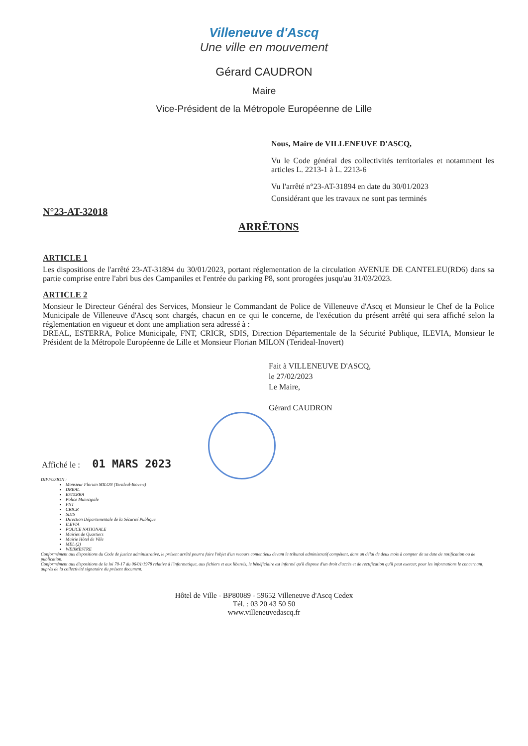Villeneuve d'Ascq
Une ville en mouvement
Gérard CAUDRON
Maire
Vice-Président de la Métropole Européenne de Lille
Nous, Maire de VILLENEUVE D'ASCQ,
Vu le Code général des collectivités territoriales et notamment les articles L. 2213-1 à L. 2213-6
Vu l'arrêté n°23-AT-31894 en date du 30/01/2023
Considérant que les travaux ne sont pas terminés
N°23-AT-32018
ARRÊTONS
ARTICLE 1
Les dispositions de l'arrêté 23-AT-31894 du 30/01/2023, portant réglementation de la circulation AVENUE DE CANTELEU(RD6) dans sa partie comprise entre l'abri bus des Campaniles et l'entrée du parking P8, sont prorogées jusqu'au 31/03/2023.
ARTICLE 2
Monsieur le Directeur Général des Services, Monsieur le Commandant de Police de Villeneuve d'Ascq et Monsieur le Chef de la Police Municipale de Villeneuve d'Ascq sont chargés, chacun en ce qui le concerne, de l'exécution du présent arrêté qui sera affiché selon la réglementation en vigueur et dont une ampliation sera adressé à :
DREAL, ESTERRA, Police Municipale, FNT, CRICR, SDIS, Direction Départementale de la Sécurité Publique, ILEVIA, Monsieur le Président de la Métropole Européenne de Lille et Monsieur Florian MILON (Terideal-Inovert)
Fait à VILLENEUVE D'ASCQ,
le 27/02/2023
Le Maire,
Gérard CAUDRON
Affiché le : 01 MARS 2023
DIFFUSION :
Monsieur Florian MILON (Terideal-Inovert)
DREAL
ESTERRA
Police Municipale
FNT
CRICR
SDIS
Direction Départementale de la Sécurité Publique
ILEVIA
POLICE NATIONALE
Mairies de Quartiers
Mairie Hôtel de Ville
MEL (2)
WEBMESTRE
Conformément aux dispositions du Code de justice administrative, le présent arrêté pourra faire l'objet d'un recours contentieux devant le tribunal administratif compétent, dans un délai de deux mois à compter de sa date de notification ou de publication.
Conformément aux dispositions de la loi 78-17 du 06/01/1978 relative à l'informatique, aux fichiers et aux libertés, le bénéficiaire est informé qu'il dispose d'un droit d'accès et de rectification qu'il peut exercer, pour les informations le concernant, auprès de la collectivité signataire du présent document.
Hôtel de Ville - BP80089 - 59652 Villeneuve d'Ascq Cedex
Tél. : 03 20 43 50 50
www.villeneuvedascq.fr